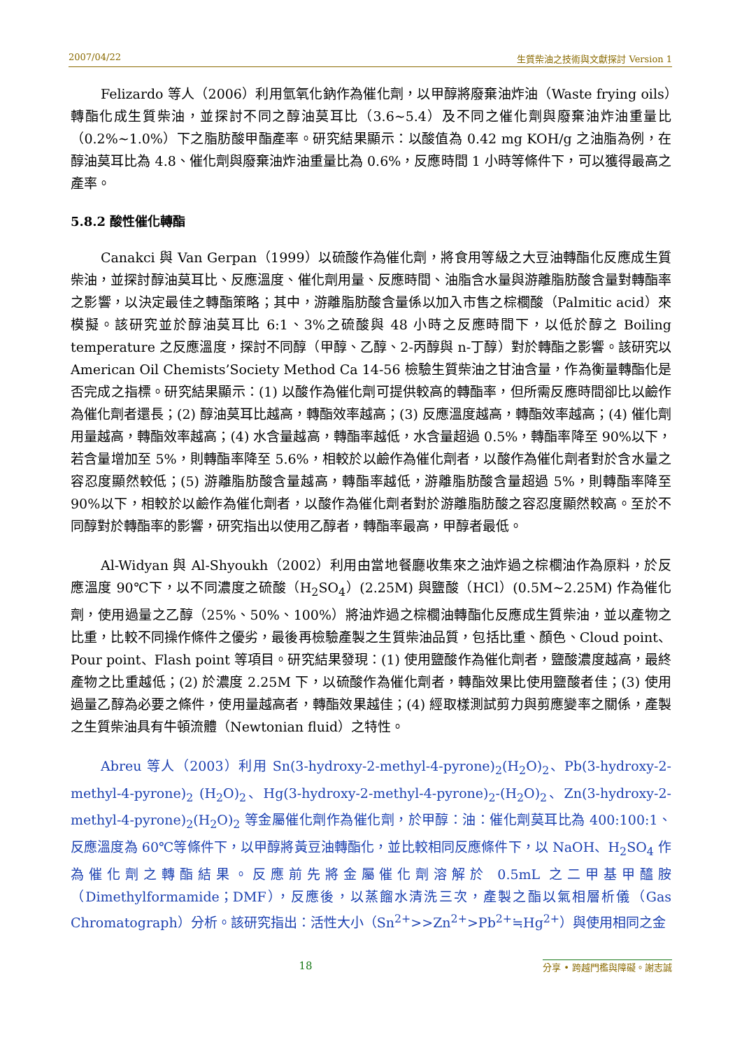2007/04/22 生質柴油之技術與文獻探討 Version 1
Felizardo 等人（2006）利用氫氧化鈉作為催化劑，以甲醇將廢棄油炸油（Waste frying oils）轉酯化成生質柴油，並探討不同之醇油莫耳比（3.6~5.4）及不同之催化劑與廢棄油炸油重量比（0.2%~1.0%）下之脂肪酸甲酯產率。研究結果顯示：以酸值為 0.42 mg KOH/g 之油脂為例，在醇油莫耳比為 4.8、催化劑與廢棄油炸油重量比為 0.6%，反應時間 1 小時等條件下，可以獲得最高之產率。
5.8.2 酸性催化轉酯
Canakci 與 Van Gerpan（1999）以硫酸作為催化劑，將食用等級之大豆油轉酯化反應成生質柴油，並探討醇油莫耳比、反應溫度、催化劑用量、反應時間、油脂含水量與游離脂肪酸含量對轉酯率之影響，以決定最佳之轉酯策略；其中，游離脂肪酸含量係以加入市售之棕櫚酸（Palmitic acid）來模擬。該研究並於醇油莫耳比 6:1、3%之硫酸與 48 小時之反應時間下，以低於醇之 Boiling temperature 之反應溫度，探討不同醇（甲醇、乙醇、2-丙醇與 n-丁醇）對於轉酯之影響。該研究以 American Oil Chemists’Society Method Ca 14-56 檢驗生質柴油之甘油含量，作為衡量轉酯化是否完成之指標。研究結果顯示：(1) 以酸作為催化劑可提供較高的轉酯率，但所需反應時間卻比以鹼作為催化劑者還長；(2) 醇油莫耳比越高，轉酯效率越高；(3) 反應溫度越高，轉酯效率越高；(4) 催化劑用量越高，轉酯效率越高；(4) 水含量越高，轉酯率越低，水含量超過 0.5%，轉酯率降至 90%以下，若含量增加至 5%，則轉酯率降至 5.6%，相較於以鹼作為催化劑者，以酸作為催化劑者對於含水量之容忍度顯然較低；(5) 游離脂肪酸含量越高，轉酯率越低，游離脂肪酸含量超過 5%，則轉酯率降至 90%以下，相較於以鹼作為催化劑者，以酸作為催化劑者對於游離脂肪酸之容忍度顯然較高。至於不同醇對於轉酯率的影響，研究指出以使用乙醇者，轉酯率最高，甲醇者最低。
Al-Widyan 與 Al-Shyoukh（2002）利用由當地餐廳收集來之油炸過之棕櫚油作為原料，於反應溫度 90℃下，以不同濃度之硫酸（H<sub>2</sub>SO<sub>4</sub>）(2.25M) 與鹽酸（HCl）(0.5M~2.25M) 作為催化劑，使用過量之乙醇（25%、50%、100%）將油炸過之棕櫚油轉酯化反應成生質柴油，並以產物之比重，比較不同操作條件之優劣，最後再檢驗產製之生質柴油品質，包括比重、顏色、Cloud point、Pour point、Flash point 等項目。研究結果發現：(1) 使用鹽酸作為催化劑者，鹽酸濃度越高，最終產物之比重越低；(2) 於濃度 2.25M 下，以硫酸作為催化劑者，轉酯效果比使用鹽酸者佳；(3) 使用過量乙醇為必要之條件，使用量越高者，轉酯效果越佳；(4) 經取樣測試剪力與剪應變率之關係，產製之生質柴油具有牛頓流體（Newtonian fluid）之特性。
Abreu 等人（2003）利用 Sn(3-hydroxy-2-methyl-4-pyrone)<sub>2</sub>(H<sub>2</sub>O)<sub>2</sub>、Pb(3-hydroxy-2-methyl-4-pyrone)<sub>2</sub> (H<sub>2</sub>O)<sub>2</sub>、Hg(3-hydroxy-2-methyl-4-pyrone)<sub>2</sub>-(H<sub>2</sub>O)<sub>2</sub>、Zn(3-hydroxy-2-methyl-4-pyrone)<sub>2</sub>(H<sub>2</sub>O)<sub>2</sub> 等金屬催化劑作為催化劑，於甲醇：油：催化劑莫耳比為 400:100:1、反應溫度為 60℃等條件下，以甲醇將黃豆油轉酯化，並比較相同反應條件下，以 NaOH、H<sub>2</sub>SO<sub>4</sub> 作為催化劑之轉酯結果。反應前先將金屬催化劑溶解於 0.5mL 之二甲基甲醯胺（Dimethylformamide；DMF），反應後，以蒸餾水清洗三次，產製之酯以氣相層析儀（Gas Chromatograph）分析。該研究指出：活性大小（Sn<sup>2+</sup>>>Zn<sup>2+</sup>>Pb<sup>2+</sup>≒Hg<sup>2+</sup>）與使用相同之金
18 分享 • 跨越門檻與障礙。謝志誠